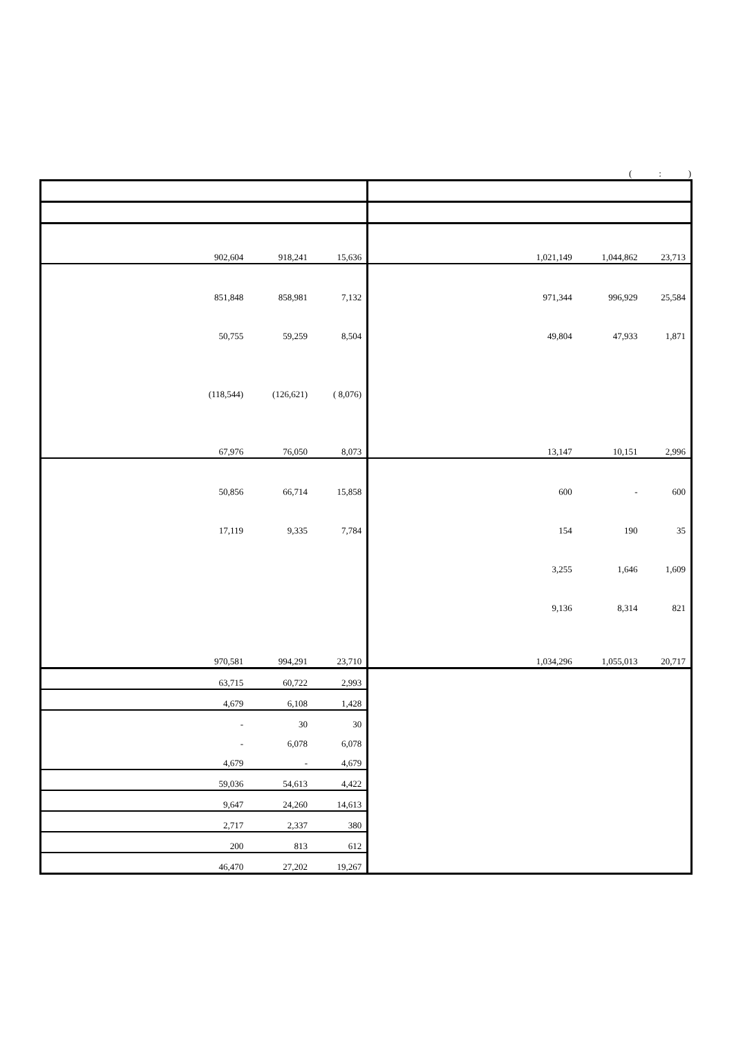(:)
| | 902,604 | 918,241 | 15,636 | | 1,021,149 | 1,044,862 | 23,713 |
| | 851,848 | 858,981 | 7,132 | | 971,344 | 996,929 | 25,584 |
| | 50,755 | 59,259 | 8,504 | | 49,804 | 47,933 | 1,871 |
| | (118,544) | (126,621) | ( 8,076) | | | | |
| | 67,976 | 76,050 | 8,073 | | 13,147 | 10,151 | 2,996 |
| | 50,856 | 66,714 | 15,858 | | 600 | - | 600 |
| | 17,119 | 9,335 | 7,784 | | 154 | 190 | 35 |
| | | | | | 3,255 | 1,646 | 1,609 |
| | | | | | 9,136 | 8,314 | 821 |
| | 970,581 | 994,291 | 23,710 | | 1,034,296 | 1,055,013 | 20,717 |
| | 63,715 | 60,722 | 2,993 | | | | |
| | 4,679 | 6,108 | 1,428 | | | | |
| | - | 30 | 30 | | | | |
| | - | 6,078 | 6,078 | | | | |
| | 4,679 | - | 4,679 | | | | |
| | 59,036 | 54,613 | 4,422 | | | | |
| | 9,647 | 24,260 | 14,613 | | | | |
| | 2,717 | 2,337 | 380 | | | | |
| | 200 | 813 | 612 | | | | |
| | 46,470 | 27,202 | 19,267 | | | | |